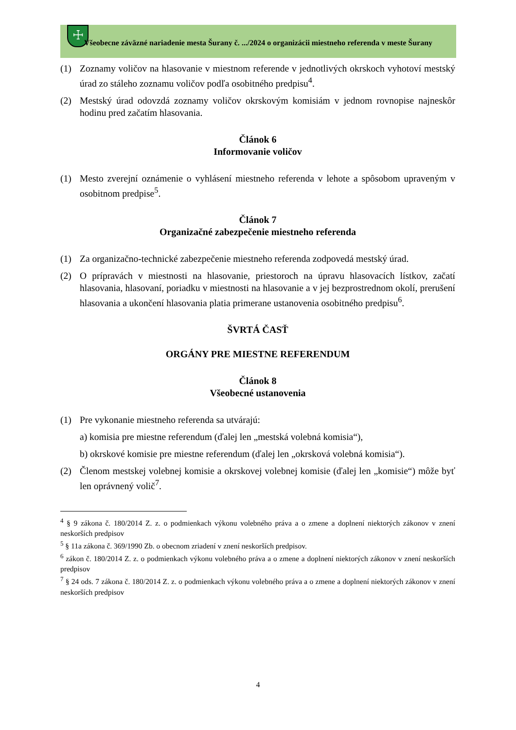☩
Všeobecne záväzné nariadenie mesta Šurany č. .../2024 o organizácii miestneho referenda v meste Šurany
(1) Zoznamy voličov na hlasovanie v miestnom referende v jednotlivých okrskoch vyhotoví mestský úrad zo stáleho zoznamu voličov podľa osobitného predpisu<sup>4</sup>.
(2) Mestský úrad odovzdá zoznamy voličov okrskovým komisiám v jednom rovnopise najneskôr hodinu pred začatím hlasovania.
Článok 6
Informovanie voličov
(1) Mesto zverejní oznámenie o vyhlásení miestneho referenda v lehote a spôsobom upraveným v osobitnom predpise<sup>5</sup>.
Článok 7
Organizačné zabezpečenie miestneho referenda
(1) Za organizačno-technické zabezpečenie miestneho referenda zodpovedá mestský úrad.
(2) O prípravách v miestnosti na hlasovanie, priestoroch na úpravu hlasovacích lístkov, začatí hlasovania, hlasovaní, poriadku v miestnosti na hlasovanie a v jej bezprostrednom okolí, prerušení hlasovania a ukončení hlasovania platia primerane ustanovenia osobitného predpisu<sup>6</sup>.
ŠVRTÁ ČASŤ
ORGÁNY PRE MIESTNE REFERENDUM
Článok 8
Všeobecné ustanovenia
(1) Pre vykonanie miestneho referenda sa utvárajú:
a) komisia pre miestne referendum (ďalej len „mestská volebná komisia“),
b) okrskové komisie pre miestne referendum (ďalej len „okrsková volebná komisia“).
(2) Členom mestskej volebnej komisie a okrskovej volebnej komisie (ďalej len „komisie“) môže byť len oprávnený volič<sup>7</sup>.
<sup>4</sup> § 9 zákona č. 180/2014 Z. z. o podmienkach výkonu volebného práva a o zmene a doplnení niektorých zákonov v znení neskorších predpisov
<sup>5</sup> § 11a zákona č. 369/1990 Zb. o obecnom zriadení v znení neskorších predpisov.
<sup>6</sup> zákon č. 180/2014 Z. z. o podmienkach výkonu volebného práva a o zmene a doplnení niektorých zákonov v znení neskorších predpisov
<sup>7</sup> § 24 ods. 7 zákona č. 180/2014 Z. z. o podmienkach výkonu volebného práva a o zmene a doplnení niektorých zákonov v znení neskorších predpisov
4